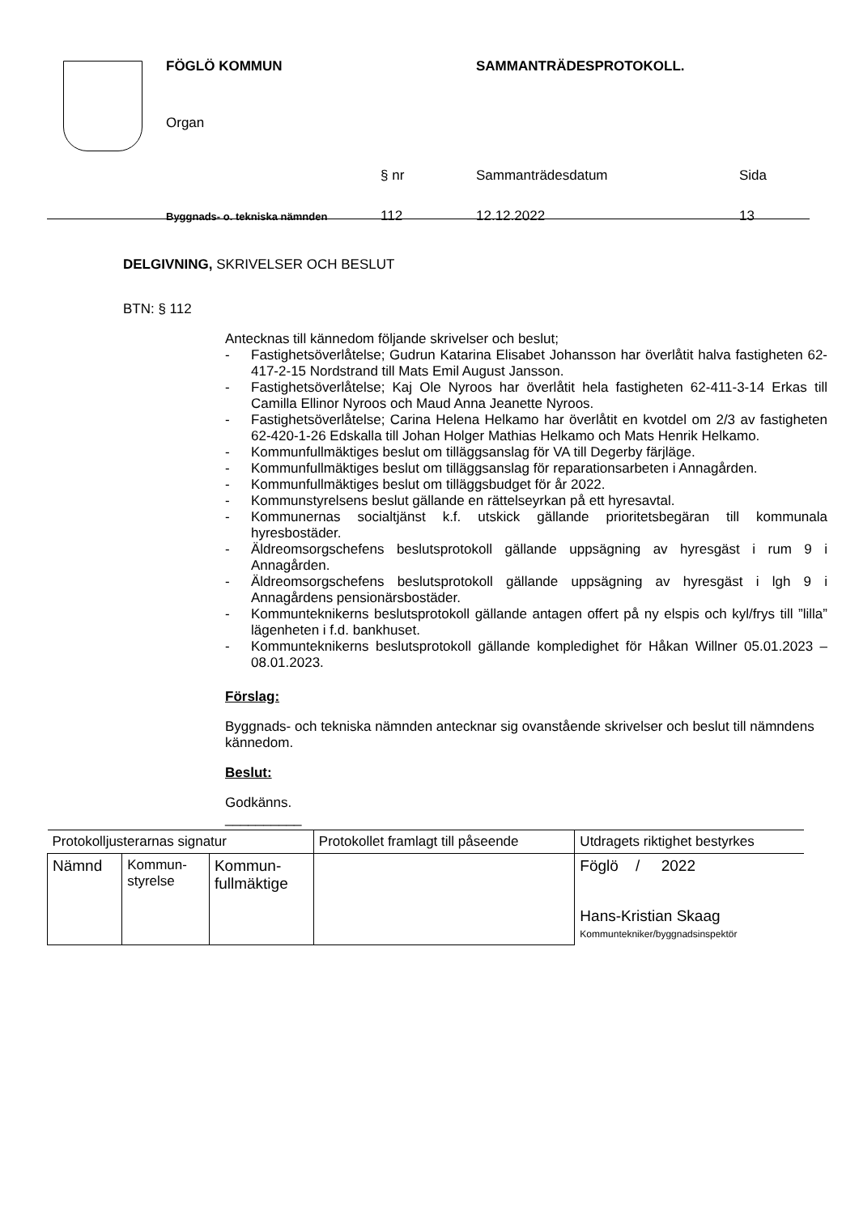FÖGLÖ KOMMUN SAMMANTRÄDESPROTOKOLL.
Organ
§ nr Sammanträdesdatum Sida
Byggnads- o. tekniska nämnden
112 12.12.2022 13
DELGIVNING, SKRIVELSER OCH BESLUT
BTN: § 112
Antecknas till kännedom följande skrivelser och beslut;
- Fastighetsöverlåtelse; Gudrun Katarina Elisabet Johansson har överlåtit halva fastigheten 62-417-2-15 Nordstrand till Mats Emil August Jansson.
- Fastighetsöverlåtelse; Kaj Ole Nyroos har överlåtit hela fastigheten 62-411-3-14 Erkas till Camilla Ellinor Nyroos och Maud Anna Jeanette Nyroos.
- Fastighetsöverlåtelse; Carina Helena Helkamo har överlåtit en kvotdel om 2/3 av fastigheten 62-420-1-26 Edskalla till Johan Holger Mathias Helkamo och Mats Henrik Helkamo.
- Kommunfullmäktiges beslut om tilläggsanslag för VA till Degerby färjläge.
- Kommunfullmäktiges beslut om tilläggsanslag för reparationsarbeten i Annagården.
- Kommunfullmäktiges beslut om tilläggsbudget för år 2022.
- Kommunstyrelsens beslut gällande en rättelseyrkan på ett hyresavtal.
- Kommunernas socialtjänst k.f. utskick gällande prioritetsbegäran till kommunala hyresbostäder.
- Äldreomsorgschefens beslutsprotokoll gällande uppsägning av hyresgäst i rum 9 i Annagården.
- Äldreomsorgschefens beslutsprotokoll gällande uppsägning av hyresgäst i lgh 9 i Annagårdens pensionärsbostäder.
- Kommunteknikerns beslutsprotokoll gällande antagen offert på ny elspis och kyl/frys till ”lilla” lägenheten i f.d. bankhuset.
- Kommunteknikerns beslutsprotokoll gällande kompledighet för Håkan Willner 05.01.2023 – 08.01.2023.
Förslag:
Byggnads- och tekniska nämnden antecknar sig ovanstående skrivelser och beslut till nämndens kännedom.
Beslut:
Godkänns.
__________
| Protokolljusterarnas signatur | | | Protokollet framlagt till påseende | Utdragets riktighet bestyrkes |
| Nämnd | Kommun- styrelse | Kommun- fullmäktige | | Föglö / 2022 Hans-Kristian Skaag Kommuntekniker/byggnadsinspektör |